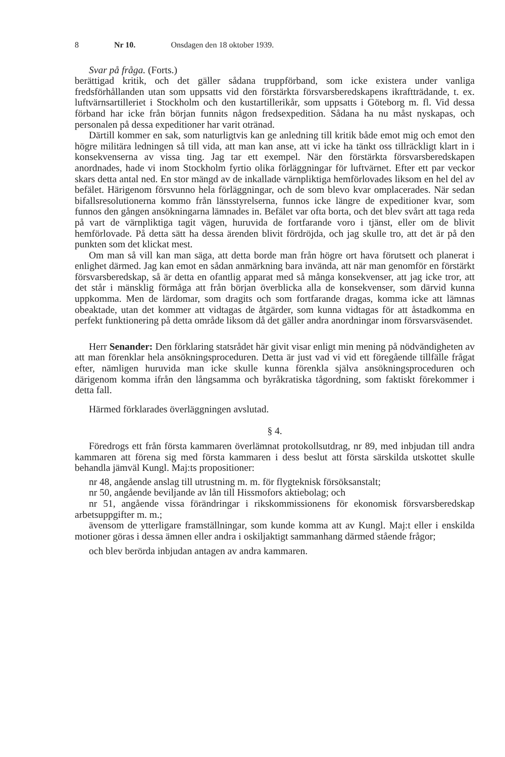8 Nr 10. Onsdagen den 18 oktober 1939.
Svar på fråga. (Forts.)
berättigad kritik, och det gäller sådana truppförband, som icke existera under vanliga fredsförhållanden utan som uppsatts vid den förstärkta försvarsberedskapens ikraftträdande, t. ex. luftvärnsartilleriet i Stockholm och den kustartillerikår, som uppsatts i Göteborg m. fl. Vid dessa förband har icke från början funnits någon fredsexpedition. Sådana ha nu måst nyskapas, och personalen på dessa expeditioner har varit otränad.
Därtill kommer en sak, som naturligtvis kan ge anledning till kritik både emot mig och emot den högre militära ledningen så till vida, att man kan anse, att vi icke ha tänkt oss tillräckligt klart in i konsekvenserna av vissa ting. Jag tar ett exempel. När den förstärkta försvarsberedskapen anordnades, hade vi inom Stockholm fyrtio olika förläggningar för luftvärnet. Efter ett par veckor skars detta antal ned. En stor mängd av de inkallade värnpliktiga hemförlovades liksom en hel del av befälet. Härigenom försvunno hela förläggningar, och de som blevo kvar omplacerades. När sedan bifallsresolutionerna kommo från länsstyrelserna, funnos icke längre de expeditioner kvar, som funnos den gången ansökningarna lämnades in. Befälet var ofta borta, och det blev svårt att taga reda på vart de värnpliktiga tagit vägen, huruvida de fortfarande voro i tjänst, eller om de blivit hemförlovade. På detta sätt ha dessa ärenden blivit fördröjda, och jag skulle tro, att det är på den punkten som det klickat mest.
Om man så vill kan man säga, att detta borde man från högre ort hava förutsett och planerat i enlighet därmed. Jag kan emot en sådan anmärkning bara invända, att när man genomför en förstärkt försvarsberedskap, så är detta en ofantlig apparat med så många konsekvenser, att jag icke tror, att det står i mänsklig förmåga att från början överblicka alla de konsekvenser, som därvid kunna uppkomma. Men de lärdomar, som dragits och som fortfarande dragas, komma icke att lämnas obeaktade, utan det kommer att vidtagas de åtgärder, som kunna vidtagas för att åstadkomma en perfekt funktionering på detta område liksom då det gäller andra anordningar inom försvarsväsendet.
Herr Senander: Den förklaring statsrådet här givit visar enligt min mening på nödvändigheten av att man förenklar hela ansökningsproceduren. Detta är just vad vi vid ett föregående tillfälle frågat efter, nämligen huruvida man icke skulle kunna förenkla själva ansökningsproceduren och därigenom komma ifrån den långsamma och byråkratiska tågordning, som faktiskt förekommer i detta fall.
Härmed förklarades överläggningen avslutad.
§ 4.
Föredrogs ett från första kammaren överlämnat protokollsutdrag, nr 89, med inbjudan till andra kammaren att förena sig med första kammaren i dess beslut att första särskilda utskottet skulle behandla jämväl Kungl. Maj:ts propositioner:
nr 48, angående anslag till utrustning m. m. för flygteknisk försöksanstalt;
nr 50, angående beviljande av lån till Hissmofors aktiebolag; och
nr 51, angående vissa förändringar i rikskommissionens för ekonomisk försvarsberedskap arbetsuppgifter m. m.;
ävensom de ytterligare framställningar, som kunde komma att av Kungl. Maj:t eller i enskilda motioner göras i dessa ämnen eller andra i oskiljaktigt sammanhang därmed stående frågor;
och blev berörda inbjudan antagen av andra kammaren.